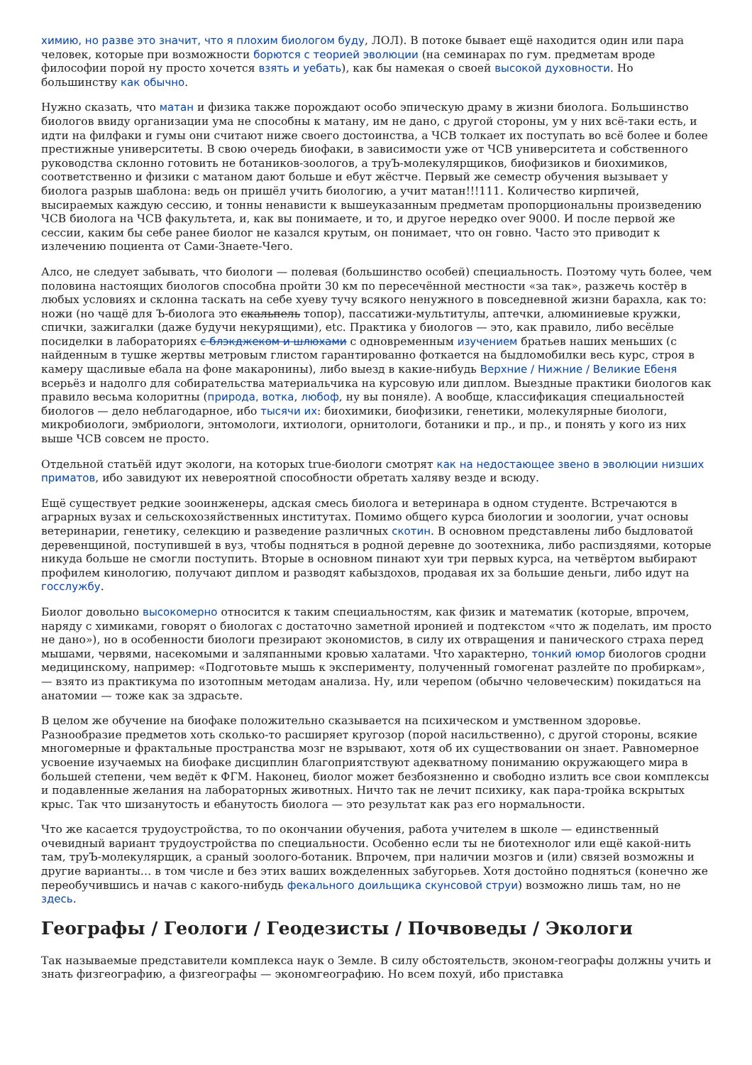химию, но разве это значит, что я плохим биологом буду, ЛОЛ). В потоке бывает ещё находится один или пара человек, которые при возможности борются с теорией эволюции (на семинарах по гум. предметам вроде философии порой ну просто хочется взять и уебать), как бы намекая о своей высокой духовности. Но большинству как обычно.
Нужно сказать, что матан и физика также порождают особо эпическую драму в жизни биолога. Большинство биологов ввиду организации ума не способны к матану, им не дано, с другой стороны, ум у них всё-таки есть, и идти на филфаки и гумы они считают ниже своего достоинства, а ЧСВ толкает их поступать во всё более и более престижные университеты. В свою очередь биофаки, в зависимости уже от ЧСВ университета и собственного руководства склонно готовить не ботаников-зоологов, а труЪ-молекулярщиков, биофизиков и биохимиков, соответственно и физики с матаном дают больше и ебут жёстче. Первый же семестр обучения вызывает у биолога разрыв шаблона: ведь он пришёл учить биологию, а учит матан!!!111. Количество кирпичей, высираемых каждую сессию, и тонны ненависти к вышеуказанным предметам пропорциональны произведению ЧСВ биолога на ЧСВ факультета, и, как вы понимаете, и то, и другое нередко over 9000. И после первой же сессии, каким бы себе ранее биолог не казался крутым, он понимает, что он говно. Часто это приводит к излечению поциента от Сами-Знаете-Чего.
Алсо, не следует забывать, что биологи — полевая (большинство особей) специальность. Поэтому чуть более, чем половина настоящих биологов способна пройти 30 км по пересечённой местности «за так», разжечь костёр в любых условиях и склонна таскать на себе хуеву тучу всякого ненужного в повседневной жизни барахла, как то: ножи (но чащё для Ъ-биолога это скальпель топор), пассатижи-мультитулы, аптечки, алюминиевые кружки, спички, зажигалки (даже будучи некурящими), etc. Практика у биологов — это, как правило, либо весёлые посиделки в лабораториях с блэкджеком и шлюхами с одновременным изучением братьев наших меньших (с найденным в тушке жертвы метровым глистом гарантированно фоткается на быдломобилки весь курс, строя в камеру щасливые ебала на фоне макаронины), либо выезд в какие-нибудь Верхние / Нижние / Великие Ебеня всерьёз и надолго для собирательства материальчика на курсовую или диплом. Выездные практики биологов как правило весьма колоритны (природа, вотка, любоф, ну вы поняле). А вообще, классификация специальностей биологов — дело неблагодарное, ибо тысячи их: биохимики, биофизики, генетики, молекулярные биологи, микробиологи, эмбриологи, энтомологи, ихтиологи, орнитологи, ботаники и пр., и пр., и понять у кого из них выше ЧСВ совсем не просто.
Отдельной статьёй идут экологи, на которых true-биологи смотрят как на недостающее звено в эволюции низших приматов, ибо завидуют их невероятной способности обретать халяву везде и всюду.
Ещё существует редкие зооинженеры, адская смесь биолога и ветеринара в одном студенте. Встречаются в аграрных вузах и сельскохозяйственных институтах. Помимо общего курса биологии и зоологии, учат основы ветеринарии, генетику, селекцию и разведение различных скотин. В основном представлены либо быдловатой деревенщиной, поступившей в вуз, чтобы подняться в родной деревне до зоотехника, либо распиздяями, которые никуда больше не смогли поступить. Вторые в основном пинают хуи три первых курса, на четвёртом выбирают профилем кинологию, получают диплом и разводят кабыздохов, продавая их за большие деньги, либо идут на госслужбу.
Биолог довольно высокомерно относится к таким специальностям, как физик и математик (которые, впрочем, наряду с химиками, говорят о биологах с достаточно заметной иронией и подтекстом «что ж поделать, им просто не дано»), но в особенности биологи презирают экономистов, в силу их отвращения и панического страха перед мышами, червями, насекомыми и заляпанными кровью халатами. Что характерно, тонкий юмор биологов сродни медицинскому, например: «Подготовьте мышь к эксперименту, полученный гомогенат разлейте по пробиркам», — взято из практикума по изотопным методам анализа. Ну, или черепом (обычно человеческим) покидаться на анатомии — тоже как за здрасьте.
В целом же обучение на биофаке положительно сказывается на психическом и умственном здоровье. Разнообразие предметов хоть сколько-то расширяет кругозор (порой насильственно), с другой стороны, всякие многомерные и фрактальные пространства мозг не взрывают, хотя об их существовании он знает. Равномерное усвоение изучаемых на биофаке дисциплин благоприятствуют адекватному пониманию окружающего мира в большей степени, чем ведёт к ФГМ. Наконец, биолог может безбоязненно и свободно излить все свои комплексы и подавленные желания на лабораторных животных. Ничто так не лечит психику, как пара-тройка вскрытых крыс. Так что шизанутость и ебанутость биолога — это результат как раз его нормальности.
Что же касается трудоустройства, то по окончании обучения, работа учителем в школе — единственный очевидный вариант трудоустройства по специальности. Особенно если ты не биотехнолог или ещё какой-нить там, труЪ-молекулярщик, а сраный зоолого-ботаник. Впрочем, при наличии мозгов и (или) связей возможны и другие варианты… в том числе и без этих ваших вожделенных забугорьев. Хотя достойно подняться (конечно же переобучившись и начав с какого-нибудь фекального доильщика скунсовой струи) возможно лишь там, но не здесь.
Географы / Геологи / Геодезисты / Почвоведы / Экологи
Так называемые представители комплекса наук о Земле. В силу обстоятельств, эконом-географы должны учить и знать физгеографию, а физгеографы — экономгеографию. Но всем похуй, ибо приставка